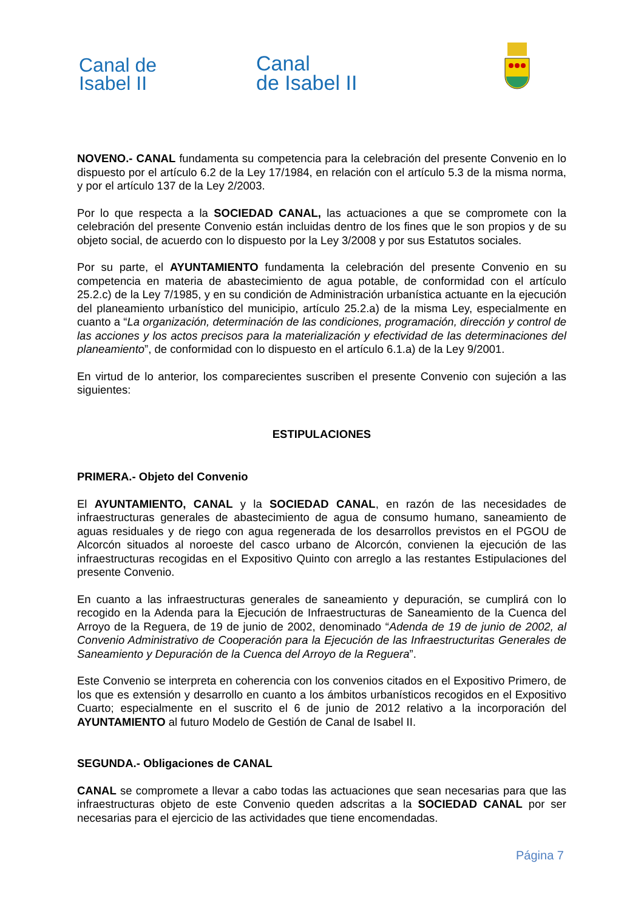Canal de
Isabel II
Canal
de Isabel II
NOVENO.- CANAL fundamenta su competencia para la celebración del presente Convenio en lo dispuesto por el artículo 6.2 de la Ley 17/1984, en relación con el artículo 5.3 de la misma norma, y por el artículo 137 de la Ley 2/2003.
Por lo que respecta a la SOCIEDAD CANAL, las actuaciones a que se compromete con la celebración del presente Convenio están incluidas dentro de los fines que le son propios y de su objeto social, de acuerdo con lo dispuesto por la Ley 3/2008 y por sus Estatutos sociales.
Por su parte, el AYUNTAMIENTO fundamenta la celebración del presente Convenio en su competencia en materia de abastecimiento de agua potable, de conformidad con el artículo 25.2.c) de la Ley 7/1985, y en su condición de Administración urbanística actuante en la ejecución del planeamiento urbanístico del municipio, artículo 25.2.a) de la misma Ley, especialmente en cuanto a “La organización, determinación de las condiciones, programación, dirección y control de las acciones y los actos precisos para la materialización y efectividad de las determinaciones del planeamiento”, de conformidad con lo dispuesto en el artículo 6.1.a) de la Ley 9/2001.
En virtud de lo anterior, los comparecientes suscriben el presente Convenio con sujeción a las siguientes:
ESTIPULACIONES
PRIMERA.- Objeto del Convenio
El AYUNTAMIENTO, CANAL y la SOCIEDAD CANAL, en razón de las necesidades de infraestructuras generales de abastecimiento de agua de consumo humano, saneamiento de aguas residuales y de riego con agua regenerada de los desarrollos previstos en el PGOU de Alcorcón situados al noroeste del casco urbano de Alcorcón, convienen la ejecución de las infraestructuras recogidas en el Expositivo Quinto con arreglo a las restantes Estipulaciones del presente Convenio.
En cuanto a las infraestructuras generales de saneamiento y depuración, se cumplirá con lo recogido en la Adenda para la Ejecución de Infraestructuras de Saneamiento de la Cuenca del Arroyo de la Reguera, de 19 de junio de 2002, denominado “Adenda de 19 de junio de 2002, al Convenio Administrativo de Cooperación para la Ejecución de las Infraestructuritas Generales de Saneamiento y Depuración de la Cuenca del Arroyo de la Reguera”.
Este Convenio se interpreta en coherencia con los convenios citados en el Expositivo Primero, de los que es extensión y desarrollo en cuanto a los ámbitos urbanísticos recogidos en el Expositivo Cuarto; especialmente en el suscrito el 6 de junio de 2012 relativo a la incorporación del AYUNTAMIENTO al futuro Modelo de Gestión de Canal de Isabel II.
SEGUNDA.- Obligaciones de CANAL
CANAL se compromete a llevar a cabo todas las actuaciones que sean necesarias para que las infraestructuras objeto de este Convenio queden adscritas a la SOCIEDAD CANAL por ser necesarias para el ejercicio de las actividades que tiene encomendadas.
Página 7